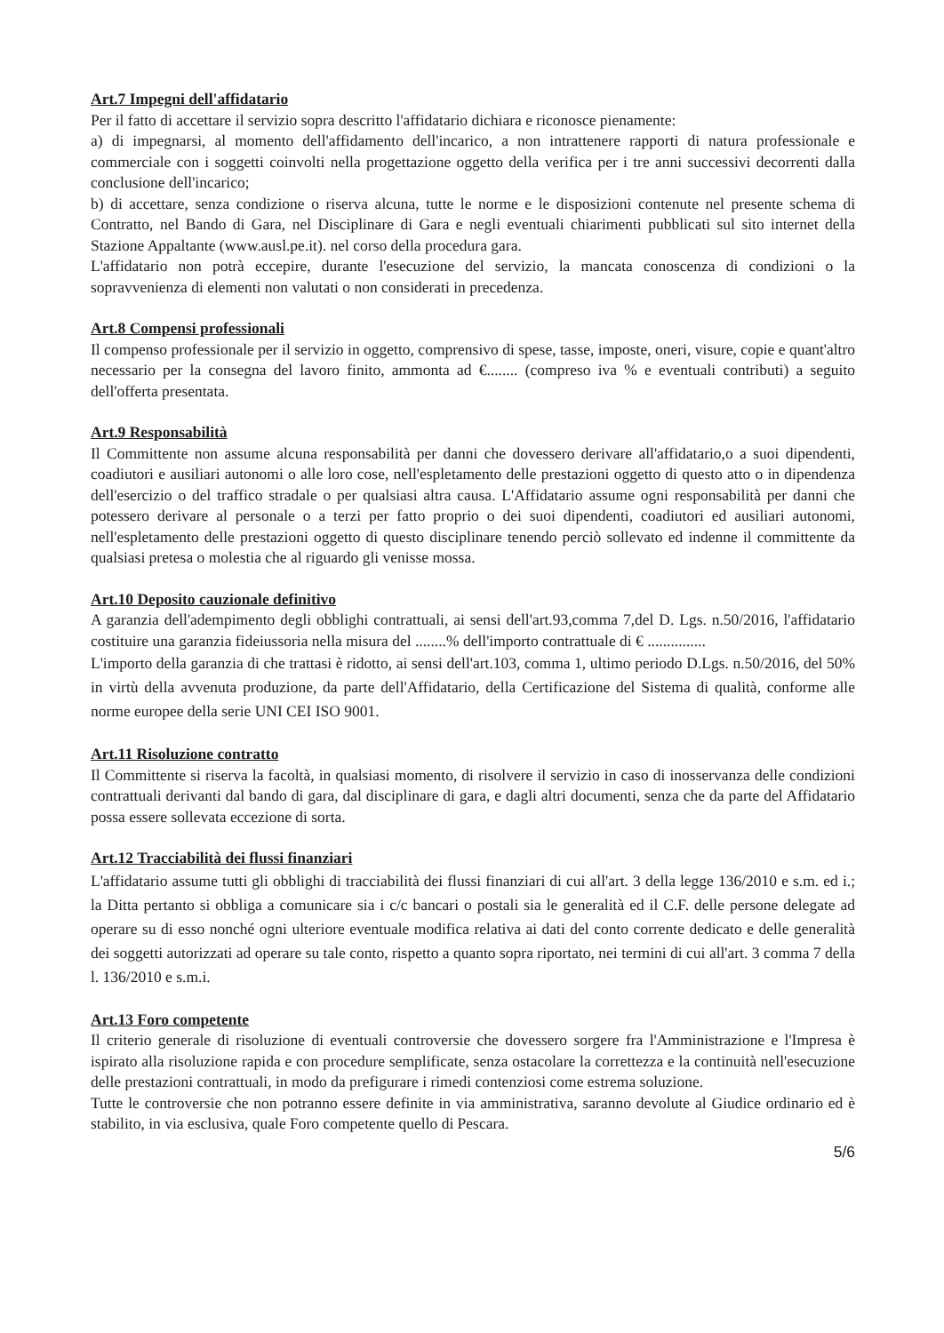Art.7 Impegni dell'affidatario
Per il fatto di accettare il servizio sopra descritto l'affidatario dichiara e riconosce pienamente:
a) di impegnarsi, al momento dell'affidamento dell'incarico, a non intrattenere rapporti di natura professionale e commerciale con i soggetti coinvolti nella progettazione oggetto della verifica per i tre anni successivi decorrenti dalla conclusione dell'incarico;
b) di accettare, senza condizione o riserva alcuna, tutte le norme e le disposizioni contenute nel presente schema di Contratto, nel Bando di Gara, nel Disciplinare di Gara e negli eventuali chiarimenti pubblicati sul sito internet della Stazione Appaltante (www.ausl.pe.it). nel corso della procedura gara.
L'affidatario non potrà eccepire, durante l'esecuzione del servizio, la mancata conoscenza di condizioni o la sopravvenienza di elementi non valutati o non considerati in precedenza.
Art.8 Compensi professionali
Il compenso professionale per il servizio in oggetto, comprensivo di spese, tasse, imposte, oneri, visure, copie e quant'altro necessario per la consegna del lavoro finito, ammonta ad €........ (compreso iva % e eventuali contributi) a seguito dell'offerta presentata.
Art.9 Responsabilità
Il Committente non assume alcuna responsabilità per danni che dovessero derivare all'affidatario,o a suoi dipendenti, coadiutori e ausiliari autonomi o alle loro cose, nell'espletamento delle prestazioni oggetto di questo atto o in dipendenza dell'esercizio o del traffico stradale o per qualsiasi altra causa. L'Affidatario assume ogni responsabilità per danni che potessero derivare al personale o a terzi per fatto proprio o dei suoi dipendenti, coadiutori ed ausiliari autonomi, nell'espletamento delle prestazioni oggetto di questo disciplinare tenendo perciò sollevato ed indenne il committente da qualsiasi pretesa o molestia che al riguardo gli venisse mossa.
Art.10 Deposito cauzionale definitivo
A garanzia dell'adempimento degli obblighi contrattuali, ai sensi dell'art.93,comma 7,del D. Lgs. n.50/2016, l'affidatario costituire una garanzia fideiussoria nella misura del ........% dell'importo contrattuale di € ...............
L'importo della garanzia di che trattasi è ridotto, ai sensi dell'art.103, comma 1, ultimo periodo D.Lgs. n.50/2016, del 50% in virtù della avvenuta produzione, da parte dell'Affidatario, della Certificazione del Sistema di qualità, conforme alle norme europee della serie UNI CEI ISO 9001.
Art.11 Risoluzione contratto
Il Committente si riserva la facoltà, in qualsiasi momento, di risolvere il servizio in caso di inosservanza delle condizioni contrattuali derivanti dal bando di gara, dal disciplinare di gara, e dagli altri documenti, senza che da parte del Affidatario possa essere sollevata eccezione di sorta.
Art.12 Tracciabilità dei flussi finanziari
L'affidatario assume tutti gli obblighi di tracciabilità dei flussi finanziari di cui all'art. 3 della legge 136/2010 e s.m. ed i.; la Ditta pertanto si obbliga a comunicare sia i c/c bancari o postali sia le generalità ed il C.F. delle persone delegate ad operare su di esso nonché ogni ulteriore eventuale modifica relativa ai dati del conto corrente dedicato e delle generalità dei soggetti autorizzati ad operare su tale conto, rispetto a quanto sopra riportato, nei termini di cui all'art. 3 comma 7 della l. 136/2010 e s.m.i.
Art.13 Foro competente
Il criterio generale di risoluzione di eventuali controversie che dovessero sorgere fra l'Amministrazione e l'Impresa è ispirato alla risoluzione rapida e con procedure semplificate, senza ostacolare la correttezza e la continuità nell'esecuzione delle prestazioni contrattuali, in modo da prefigurare i rimedi contenziosi come estrema soluzione.
Tutte le controversie che non potranno essere definite in via amministrativa, saranno devolute al Giudice ordinario ed è stabilito, in via esclusiva, quale Foro competente quello di Pescara.
5/6